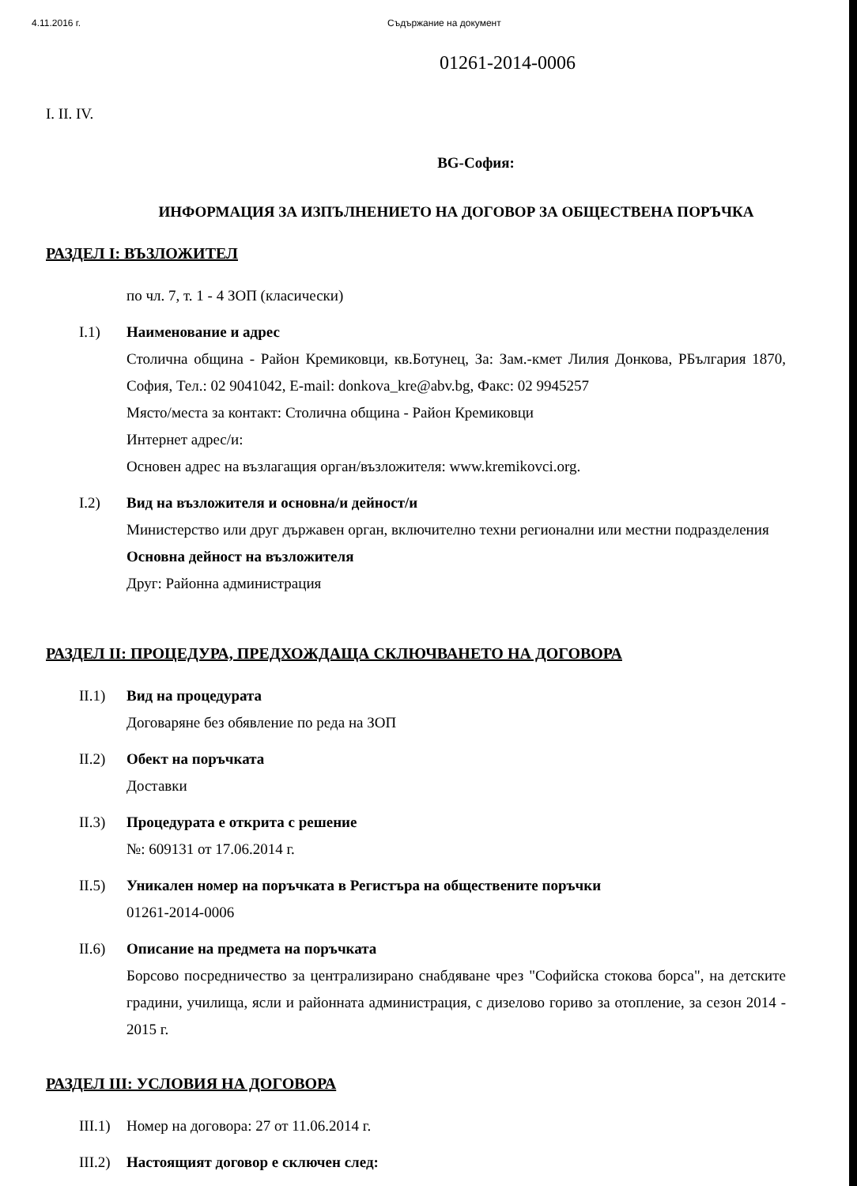4.11.2016 г. Съдържание на документ
01261-2014-0006
I. II. IV.
BG-София:
ИНФОРМАЦИЯ ЗА ИЗПЪЛНЕНИЕТО НА ДОГОВОР ЗА ОБЩЕСТВЕНА ПОРЪЧКА
РАЗДЕЛ I: ВЪЗЛОЖИТЕЛ
по чл. 7, т. 1 - 4 ЗОП (класически)
I.1) Наименование и адрес
Столична община - Район Кремиковци, кв.Ботунец, За: Зам.-кмет Лилия Донкова, РБългария 1870, София, Тел.: 02 9041042, E-mail: donkova_kre@abv.bg, Факс: 02 9945257
Място/места за контакт: Столична община - Район Кремиковци
Интернет адрес/и:
Основен адрес на възлагащия орган/възложителя: www.kremikovci.org.
I.2) Вид на възложителя и основна/и дейност/и
Министерство или друг държавен орган, включително техни регионални или местни подразделения
Основна дейност на възложителя
Друг: Районна администрация
РАЗДЕЛ II: ПРОЦЕДУРА, ПРЕДХОЖДАЩА СКЛЮЧВАНЕТО НА ДОГОВОРА
II.1) Вид на процедурата
Договаряне без обявление по реда на ЗОП
II.2) Обект на поръчката
Доставки
II.3) Процедурата е открита с решение
№: 609131 от 17.06.2014 г.
II.5) Уникален номер на поръчката в Регистъра на обществените поръчки
01261-2014-0006
II.6) Описание на предмета на поръчката
Борсово посредничество за централизирано снабдяване чрез "Софийска стокова борса", на детските градини, училища, ясли и районната администрация, с дизелово гориво за отопление, за сезон 2014 - 2015 г.
РАЗДЕЛ III: УСЛОВИЯ НА ДОГОВОРА
III.1)
Номер на договора: 27 от 11.06.2014 г.
III.2)
Настоящият договор е сключен след: